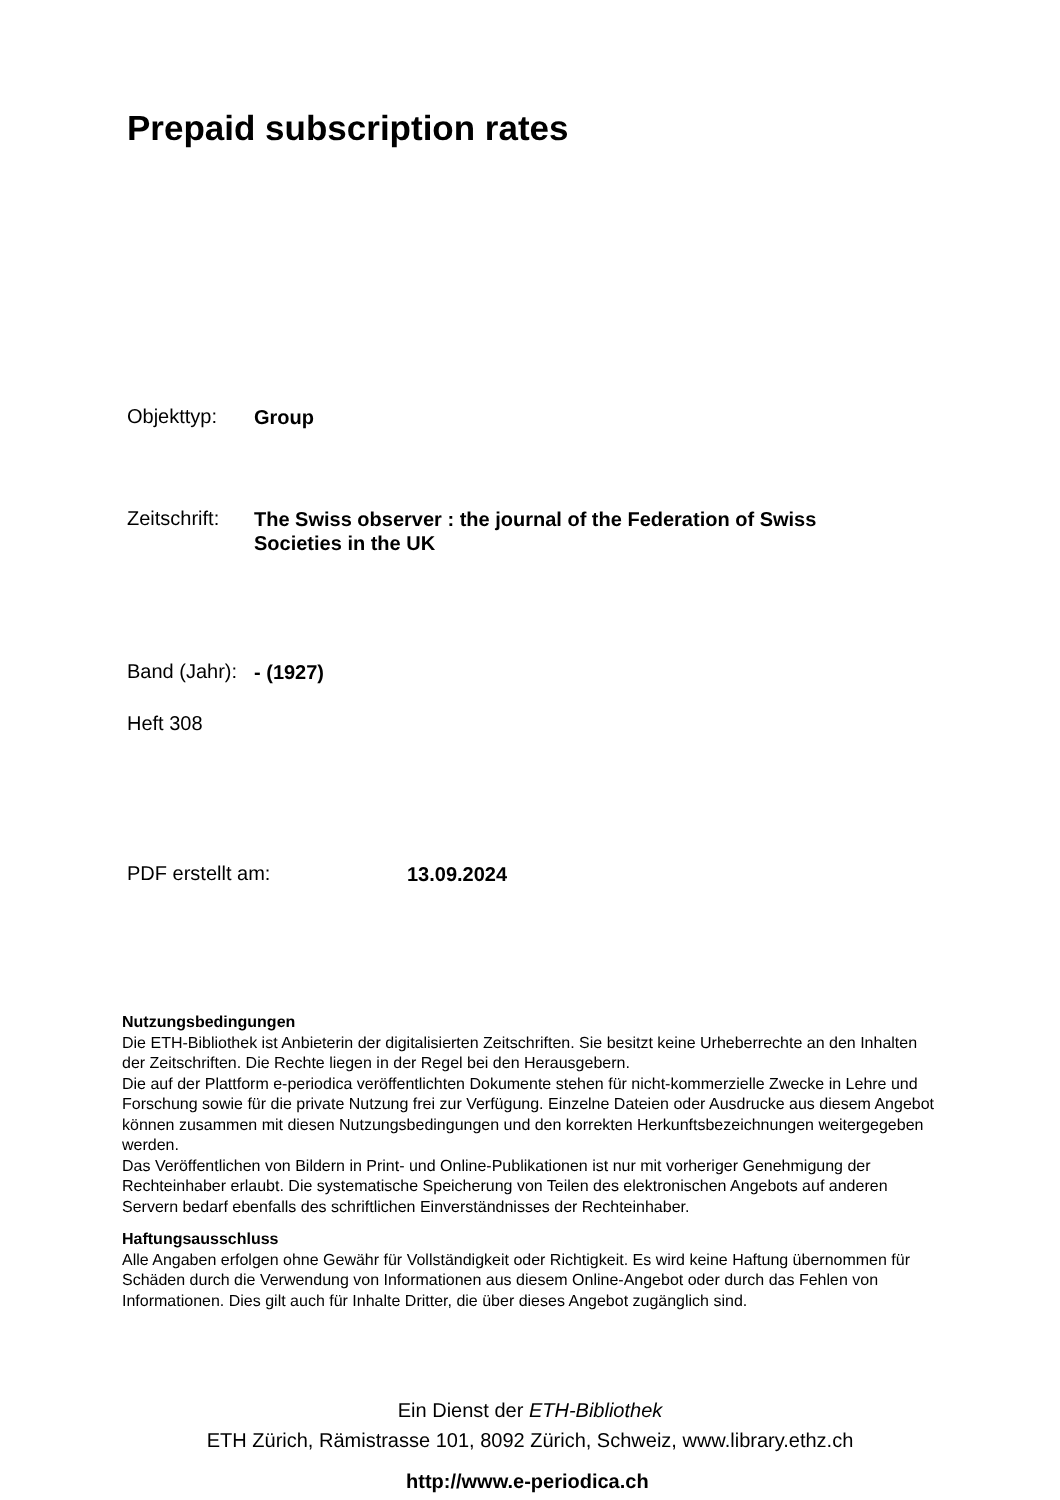Prepaid subscription rates
Objekttyp: Group
Zeitschrift: The Swiss observer : the journal of the Federation of Swiss Societies in the UK
Band (Jahr): - (1927)
Heft 308
PDF erstellt am: 13.09.2024
Nutzungsbedingungen
Die ETH-Bibliothek ist Anbieterin der digitalisierten Zeitschriften. Sie besitzt keine Urheberrechte an den Inhalten der Zeitschriften. Die Rechte liegen in der Regel bei den Herausgebern.
Die auf der Plattform e-periodica veröffentlichten Dokumente stehen für nicht-kommerzielle Zwecke in Lehre und Forschung sowie für die private Nutzung frei zur Verfügung. Einzelne Dateien oder Ausdrucke aus diesem Angebot können zusammen mit diesen Nutzungsbedingungen und den korrekten Herkunftsbezeichnungen weitergegeben werden.
Das Veröffentlichen von Bildern in Print- und Online-Publikationen ist nur mit vorheriger Genehmigung der Rechteinhaber erlaubt. Die systematische Speicherung von Teilen des elektronischen Angebots auf anderen Servern bedarf ebenfalls des schriftlichen Einverständnisses der Rechteinhaber.
Haftungsausschluss
Alle Angaben erfolgen ohne Gewähr für Vollständigkeit oder Richtigkeit. Es wird keine Haftung übernommen für Schäden durch die Verwendung von Informationen aus diesem Online-Angebot oder durch das Fehlen von Informationen. Dies gilt auch für Inhalte Dritter, die über dieses Angebot zugänglich sind.
Ein Dienst der ETH-Bibliothek
ETH Zürich, Rämistrasse 101, 8092 Zürich, Schweiz, www.library.ethz.ch
http://www.e-periodica.ch